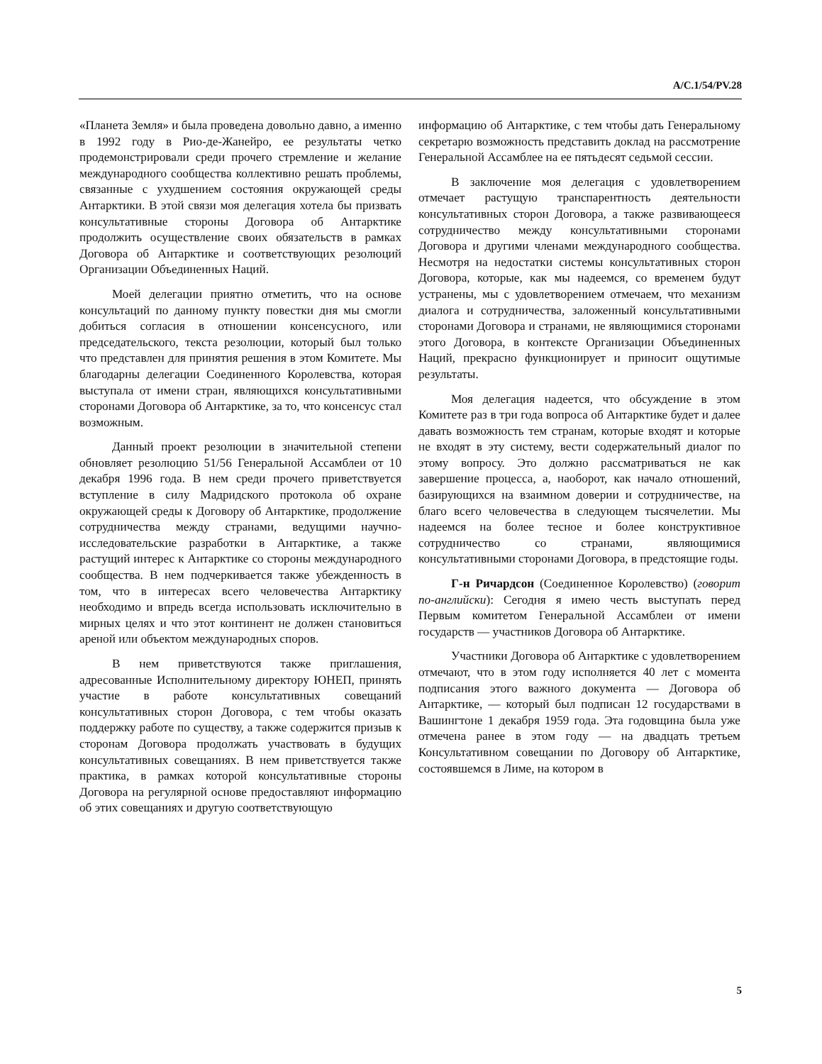A/C.1/54/PV.28
«Планета Земля» и была проведена довольно давно, а именно в 1992 году в Рио-де-Жанейро, ее результаты четко продемонстрировали среди прочего стремление и желание международного сообщества коллективно решать проблемы, связанные с ухудшением состояния окружающей среды Антарктики. В этой связи моя делегация хотела бы призвать консультативные стороны Договора об Антарктике продолжить осуществление своих обязательств в рамках Договора об Антарктике и соответствующих резолюций Организации Объединенных Наций.
Моей делегации приятно отметить, что на основе консультаций по данному пункту повестки дня мы смогли добиться согласия в отношении консенсусного, или председательского, текста резолюции, который был только что представлен для принятия решения в этом Комитете. Мы благодарны делегации Соединенного Королевства, которая выступала от имени стран, являющихся консультативными сторонами Договора об Антарктике, за то, что консенсус стал возможным.
Данный проект резолюции в значительной степени обновляет резолюцию 51/56 Генеральной Ассамблеи от 10 декабря 1996 года. В нем среди прочего приветствуется вступление в силу Мадридского протокола об охране окружающей среды к Договору об Антарктике, продолжение сотрудничества между странами, ведущими научно-исследовательские разработки в Антарктике, а также растущий интерес к Антарктике со стороны международного сообщества. В нем подчеркивается также убежденность в том, что в интересах всего человечества Антарктику необходимо и впредь всегда использовать исключительно в мирных целях и что этот континент не должен становиться ареной или объектом международных споров.
В нем приветствуются также приглашения, адресованные Исполнительному директору ЮНЕП, принять участие в работе консультативных совещаний консультативных сторон Договора, с тем чтобы оказать поддержку работе по существу, а также содержится призыв к сторонам Договора продолжать участвовать в будущих консультативных совещаниях. В нем приветствуется также практика, в рамках которой консультативные стороны Договора на регулярной основе предоставляют информацию об этих совещаниях и другую соответствующую
информацию об Антарктике, с тем чтобы дать Генеральному секретарю возможность представить доклад на рассмотрение Генеральной Ассамблее на ее пятьдесят седьмой сессии.
В заключение моя делегация с удовлетворением отмечает растущую транспарентность деятельности консультативных сторон Договора, а также развивающееся сотрудничество между консультативными сторонами Договора и другими членами международного сообщества. Несмотря на недостатки системы консультативных сторон Договора, которые, как мы надеемся, со временем будут устранены, мы с удовлетворением отмечаем, что механизм диалога и сотрудничества, заложенный консультативными сторонами Договора и странами, не являющимися сторонами этого Договора, в контексте Организации Объединенных Наций, прекрасно функционирует и приносит ощутимые результаты.
Моя делегация надеется, что обсуждение в этом Комитете раз в три года вопроса об Антарктике будет и далее давать возможность тем странам, которые входят и которые не входят в эту систему, вести содержательный диалог по этому вопросу. Это должно рассматриваться не как завершение процесса, а, наоборот, как начало отношений, базирующихся на взаимном доверии и сотрудничестве, на благо всего человечества в следующем тысячелетии. Мы надеемся на более тесное и более конструктивное сотрудничество со странами, являющимися консультативными сторонами Договора, в предстоящие годы.
Г-н Ричардсон (Соединенное Королевство) (говорит по-английски): Сегодня я имею честь выступать перед Первым комитетом Генеральной Ассамблеи от имени государств — участников Договора об Антарктике.
Участники Договора об Антарктике с удовлетворением отмечают, что в этом году исполняется 40 лет с момента подписания этого важного документа — Договора об Антарктике, — который был подписан 12 государствами в Вашингтоне 1 декабря 1959 года. Эта годовщина была уже отмечена ранее в этом году — на двадцать третьем Консультативном совещании по Договору об Антарктике, состоявшемся в Лиме, на котором в
5